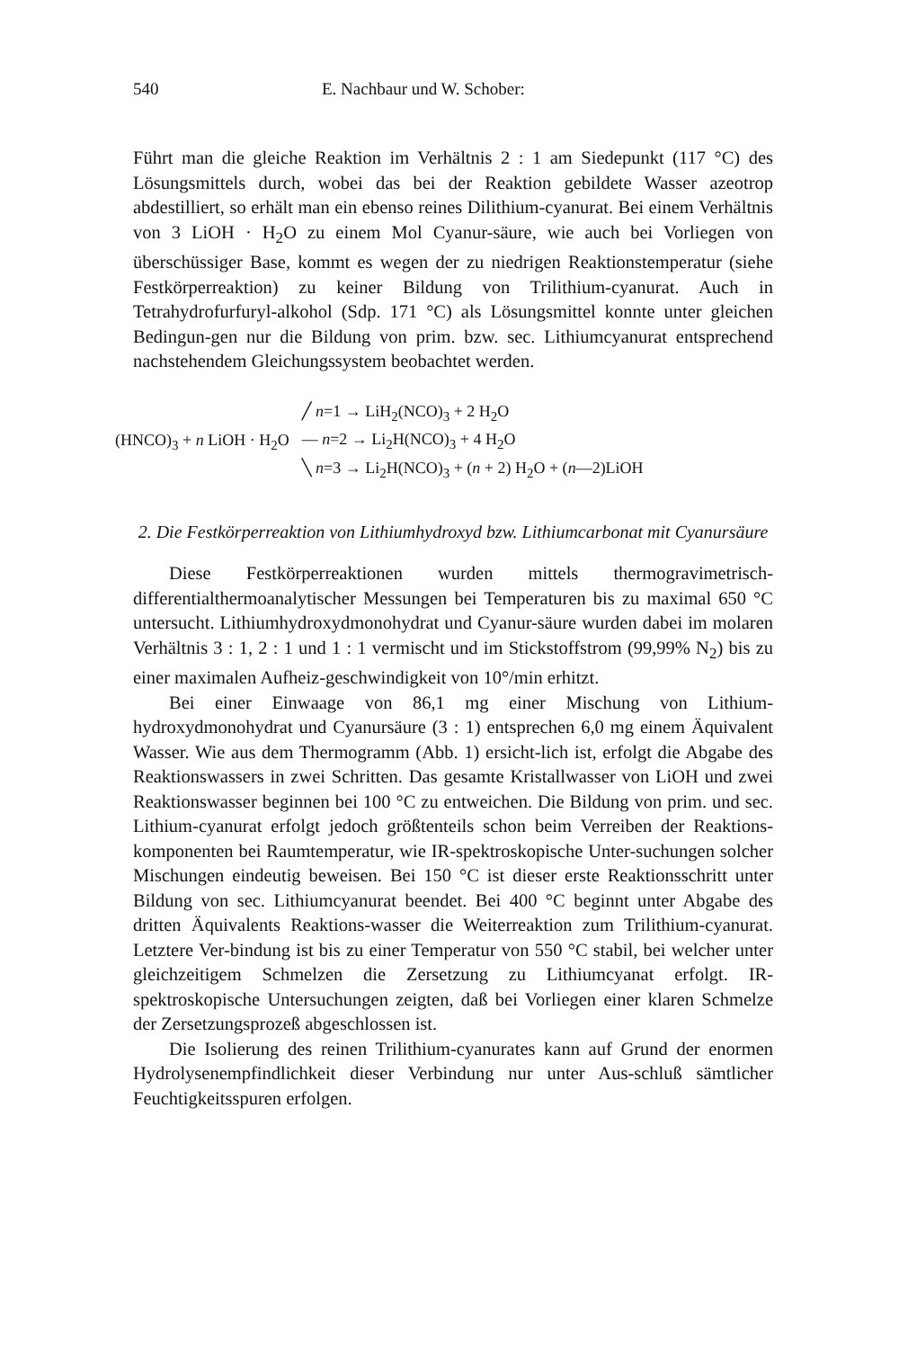540 E. Nachbaur und W. Schober:
Führt man die gleiche Reaktion im Verhältnis 2 : 1 am Siedepunkt (117 °C) des Lösungsmittels durch, wobei das bei der Reaktion gebildete Wasser azeotrop abdestilliert, so erhält man ein ebenso reines Dilithium-cyanurat. Bei einem Verhältnis von 3 LiOH · H<sub>2</sub>O zu einem Mol Cyanur-säure, wie auch bei Vorliegen von überschüssiger Base, kommt es wegen der zu niedrigen Reaktionstemperatur (siehe Festkörperreaktion) zu keiner Bildung von Trilithium-cyanurat. Auch in Tetrahydrofurfuryl-alkohol (Sdp. 171 °C) als Lösungsmittel konnte unter gleichen Bedingun-gen nur die Bildung von prim. bzw. sec. Lithiumcyanurat entsprechend nachstehendem Gleichungssystem beobachtet werden.
(HNCO)<sub>3</sub> + n LiOH · H<sub>2</sub>O
╱ n=1 → LiH<sub>2</sub>(NCO)<sub>3</sub> + 2 H<sub>2</sub>O
— n=2 → Li<sub>2</sub>H(NCO)<sub>3</sub> + 4 H<sub>2</sub>O
╲ n=3 → Li<sub>2</sub>H(NCO)<sub>3</sub> + (n + 2) H<sub>2</sub>O + (n—2)LiOH
2. Die Festkörperreaktion von Lithiumhydroxyd bzw. Lithiumcarbonat mit Cyanursäure
Diese Festkörperreaktionen wurden mittels thermogravimetrisch-differentialthermoanalytischer Messungen bei Temperaturen bis zu maximal 650 °C untersucht. Lithiumhydroxydmonohydrat und Cyanur-säure wurden dabei im molaren Verhältnis 3 : 1, 2 : 1 und 1 : 1 vermischt und im Stickstoffstrom (99,99% N<sub>2</sub>) bis zu einer maximalen Aufheiz-geschwindigkeit von 10°/min erhitzt.
Bei einer Einwaage von 86,1 mg einer Mischung von Lithium-hydroxydmonohydrat und Cyanursäure (3 : 1) entsprechen 6,0 mg einem Äquivalent Wasser. Wie aus dem Thermogramm (Abb. 1) ersicht-lich ist, erfolgt die Abgabe des Reaktionswassers in zwei Schritten. Das gesamte Kristallwasser von LiOH und zwei Reaktionswasser beginnen bei 100 °C zu entweichen. Die Bildung von prim. und sec. Lithium-cyanurat erfolgt jedoch größtenteils schon beim Verreiben der Reaktions-komponenten bei Raumtemperatur, wie IR-spektroskopische Unter-suchungen solcher Mischungen eindeutig beweisen. Bei 150 °C ist dieser erste Reaktionsschritt unter Bildung von sec. Lithiumcyanurat beendet. Bei 400 °C beginnt unter Abgabe des dritten Äquivalents Reaktions-wasser die Weiterreaktion zum Trilithium-cyanurat. Letztere Ver-bindung ist bis zu einer Temperatur von 550 °C stabil, bei welcher unter gleichzeitigem Schmelzen die Zersetzung zu Lithiumcyanat erfolgt. IR-spektroskopische Untersuchungen zeigten, daß bei Vorliegen einer klaren Schmelze der Zersetzungsprozeß abgeschlossen ist.
Die Isolierung des reinen Trilithium-cyanurates kann auf Grund der enormen Hydrolysenempfindlichkeit dieser Verbindung nur unter Aus-schluß sämtlicher Feuchtigkeitsspuren erfolgen.